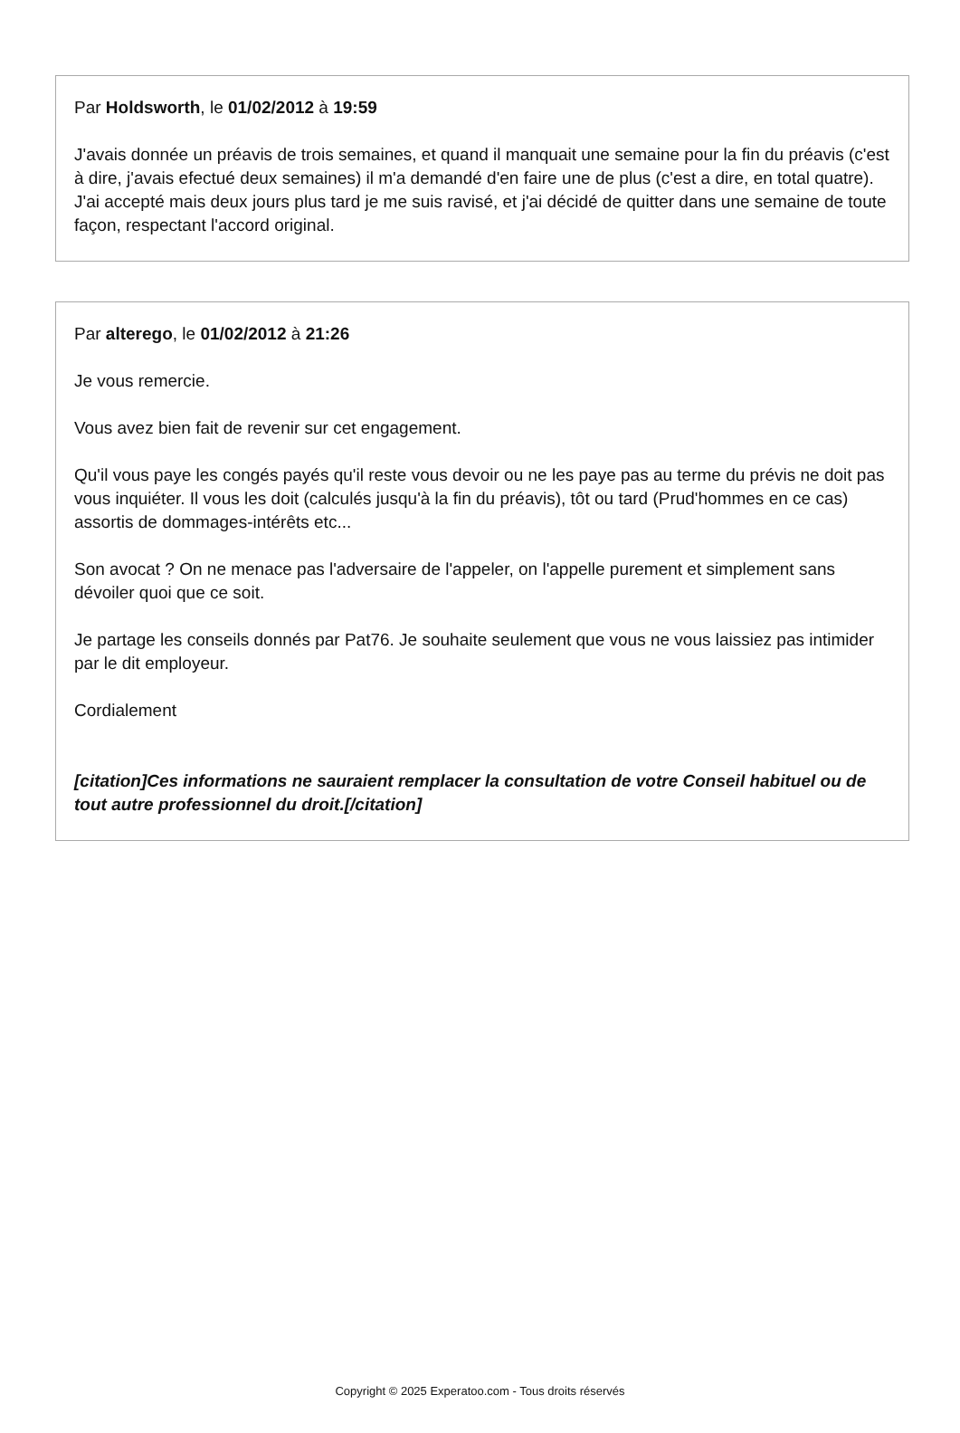Par Holdsworth, le 01/02/2012 à 19:59
J'avais donnée un préavis de trois semaines, et quand il manquait une semaine pour la fin du préavis (c'est à dire, j'avais efectué deux semaines) il m'a demandé d'en faire une de plus (c'est a dire, en total quatre). J'ai accepté mais deux jours plus tard je me suis ravisé, et j'ai décidé de quitter dans une semaine de toute façon, respectant l'accord original.
Par alterego, le 01/02/2012 à 21:26
Je vous remercie.
Vous avez bien fait de revenir sur cet engagement.
Qu'il vous paye les congés payés qu'il reste vous devoir ou ne les paye pas au terme du prévis ne doit pas vous inquiéter. Il vous les doit (calculés jusqu'à la fin du préavis), tôt ou tard (Prud'hommes en ce cas) assortis de dommages-intérêts etc...
Son avocat ? On ne menace pas l'adversaire de l'appeler, on l'appelle purement et simplement sans dévoiler quoi que ce soit.
Je partage les conseils donnés par Pat76. Je souhaite seulement que vous ne vous laissiez pas intimider par le dit employeur.
Cordialement
[citation]Ces informations ne sauraient remplacer la consultation de votre Conseil habituel ou de tout autre professionnel du droit.[/citation]
Copyright © 2025 Experatoo.com - Tous droits réservés